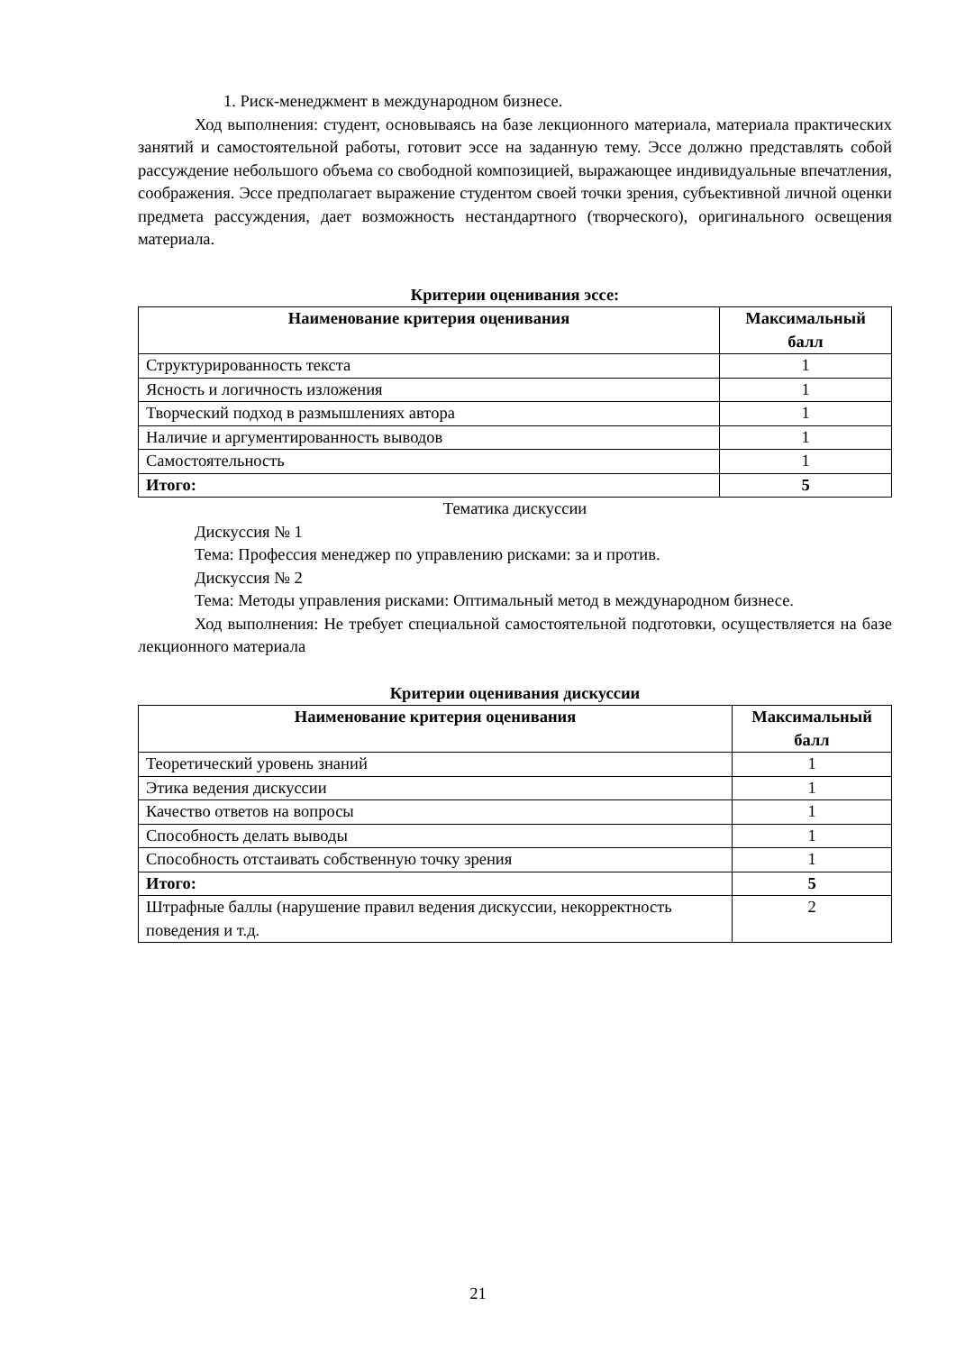1. Риск-менеджмент в международном бизнесе.
Ход выполнения: студент, основываясь на базе лекционного материала, материала практических занятий и самостоятельной работы, готовит эссе на заданную тему. Эссе должно представлять собой рассуждение небольшого объема со свободной композицией, выражающее индивидуальные впечатления, соображения. Эссе предполагает выражение студентом своей точки зрения, субъективной личной оценки предмета рассуждения, дает возможность нестандартного (творческого), оригинального освещения материала.
Критерии оценивания эссе:
| Наименование критерия оценивания | Максимальный балл |
| --- | --- |
| Структурированность текста | 1 |
| Ясность и логичность изложения | 1 |
| Творческий подход в размышлениях автора | 1 |
| Наличие и аргументированность выводов | 1 |
| Самостоятельность | 1 |
| Итого: | 5 |
Тематика дискуссии
Дискуссия № 1
Тема: Профессия менеджер по управлению рисками: за и против.
Дискуссия № 2
Тема: Методы управления рисками: Оптимальный метод в международном бизнесе.
Ход выполнения: Не требует специальной самостоятельной подготовки, осуществляется на базе лекционного материала
Критерии оценивания дискуссии
| Наименование критерия оценивания | Максимальный балл |
| --- | --- |
| Теоретический уровень знаний | 1 |
| Этика ведения дискуссии | 1 |
| Качество ответов на вопросы | 1 |
| Способность делать выводы | 1 |
| Способность отстаивать собственную точку зрения | 1 |
| Итого: | 5 |
| Штрафные баллы (нарушение правил ведения дискуссии, некорректность поведения и т.д. | 2 |
21